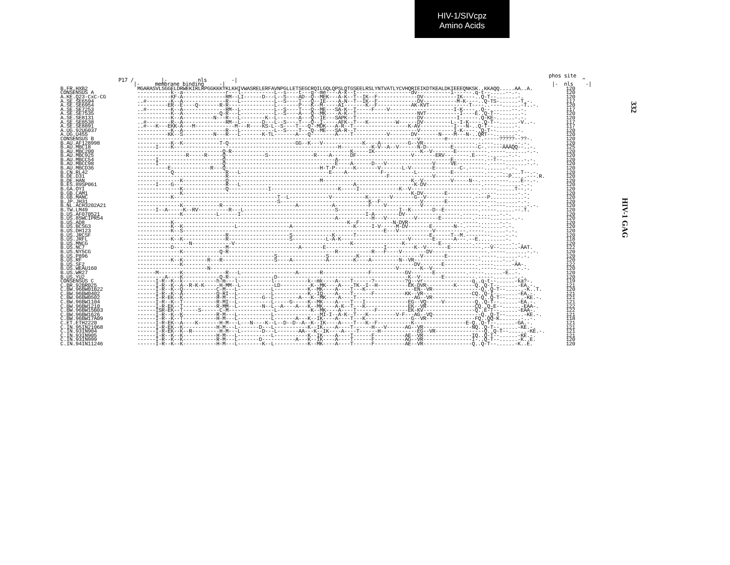HIV-1/SIVcpz
Amino Acids
                                                                                                                                                                phos site
                   P17 /         |-          nls        -|                                                                                                                 ^
                        |-     membrane binding     -|                                                                                                           |-  nls    -|
| B.FR.HXB2 | MGARASVLSGGELDRWEKIRLRPGGKKKYKLKHIVWASRELERFAVNPGLLETSEGCRQILGQLQPSLQTGSEELRSLYNTVATLYCVHQRIEIKDTKEALDKIEEEQNKSK..KKAQQ.....AA..A. | 120 |
| CONSENSUS A | -----------k--a--------------r---l-----------L--s----t---q--me----A-k--t------------------dv-----------i------.q-t--.....--.-. | 120 |
| A.KE.Q23-CxC-CG | -----------KF-A--------------RM--LI------D---L--S----AD--Q--MEK---A-K--T--IK--F-------------DV-----------IK----..Q-T--.......-. | 120 |
| A.SE.SE6594 | ..#--------K--A--------------R---L-----------L--S----T---Q--IE----A-N--T--IK--F-------------DV-----------M-K----..Q-TS-......-T.-. | 117 |
| A.SE.SE6954 | ----------ER--E----Q-------R-R---------------L-------P---K--M-----AI-------K--F-----------AK-KVT-------------T----..----......-T..-. | 120 |
| A.SE.SE7253 | ..#--------K--A--------------RM--L-----------L--S----T---Q--ME---SA-K--T-----F----V---------------------I-K----..Q--.......--.-. | 117 |
| A.SE.SE7535 | -----------K--A------------Q-R---L-----------L--S----A---Q--MK----A-K--T--------------------NVT-----------I----E..Q-T--.......-. | 120 |
| A.SE.SE8131 | -----------K--A----------N---R---L--------K--L-------A---Q--IE---SAPK--T--------------------DV-----------I------.Q-KE-......-.-. | 120 |
| A.SE.SE8538 | ..#--------R--A--------------RM--L-------D---L--S----T---Q--I-----AFK--T---K---------W------DV---------L--I-K----.Q-T--......-V..-. | 117 |
| A.SE.SE8891 | ..#---K---EKK-A---M-------------M---R----KS-L--S----T---Q--MDK---A-R--T------------------K-AV-----------I---N-..Q-T--.......-. | 117 |
| A.UG.92UG037 | -----------K--A--------------R---L-----------L--S----T---Q--ME---SA-R--T--------------------V-----------I-K----..Q-T--.......-. | 120 |
| A.UG.U455 | ----------KK--S----------N---R---L-------K-TL-------A---Q--------A----T-----------V-------DV-------N----M---N-..QRT--.......-. | 120 |
| CONSENSUS B | --------------------------------------------------------------------------------------------v--------e-----------.-----?????--??-. | 120 |
| B.AU.AF128998 | -----------K--K------------T-Q----------------------GG--K---V-------------K----A---------G--VR-----------------.-----.......--.-. | 120 |
| B.AU.MBC18 | ------I----K------------------------------------------------------H----------K-V--A--V------N-D--------E--------C-.-----AAAQQ--..-. | 125 |
| B.AU.MBC200 | ----------------------------Q-R---------------------------------------K-----IK---------------K--V-------E----------.-----.......-.-. | 120 |
| B.AU.MBC925 | ----------------R-----R-----Q-------------S---------------R----A------DF------------------V-------ERV--------.E----.......-.-. | 120 |
| B.AU.MBCC54 | ------I---------------------Q------------------------------------A-------------------------------------E----------.--T--.......-.-. | 120 |
| B.AU.MBCC98 | ------I---------------------Q------------------------------------E----A------D---V---------------V-----VE----------.-----.......-.-. | 120 |
| B.AU.MBCD36 | ----------E-------------R---Q-------------------------------H-T-P------K-------V-------L-V-------E--------C-.-----.......-.-. | 120 |
| B.CN.RL42 | -----------Q-----------------R---L-----------------------------E----A-----------F----------L-----------E----------.-----......T--.-. | 120 |
| B.DE.D31 | -----------------------------R----------------------------------------------------F--------------V-------------------.----P.....---.R. | 120 |
| B.DE.HAN | --------------K--------------Q------------------------------M-----------------------------K--V---------V-----N--.---------....E--.-. | 120 |
| B.ES.89SP061 | ------I----G-----------------R---L-------------------------------------A-------------------K-DV------------------.-----.......-.-. | 120 |
| B.GA.OYI | --------------K--------------Q-------------I----------------------K-----I-------------K--V----------------------.-----......T--.-. | 120 |
| B.GB.CAM1 | --------------K---------------------------------------------------------------------------K-DV-------E----------.-----.......-.-. | 120 |
| B.GB.MANC | -----------K----------------------------------T--L-------------V-----------K-------V-------G--V---------------.----P...........-. | 120 |
| B.JP.JH31 | ----------------------------------------------S-----------------------------K--F-------------V-------E----------.-----.......-.-. | 120 |
| B.NL.ACH3202A21 | --------------K------------R------------------------A-----------A-----------F----V-----------V---------------------.-----.......-.-. | 120 |
| B.TW.LM49 | ------I--A-----K--RV----------R---L------------------------------S--------------------I--K-------D--E-----------.-----......--.T. | 120 |
| B.US.AF070521 | --------------K-----------L------I-----------------------------------------I-A--------DV------------------.-----.......-.-. | 120 |
| B.US.85WCIPR54 | -----------------------------------------------------------------A-----------H---V---------V-------E----------.-----.......-.-. | 120 |
| B.US.AD8 | -----------K---------------------------------------------------------K--F-----------N-DVR-----------------.-----.......-.-. | 120 |
| B.US.BCSG3 | -----------K--K-----------------L-----------------A--------------------K-----I-V-----M-DV-------E-------N--.-----.......-.-. | 120 |
| B.US.DH123 | -----------K--S------------------------------------------------------------------E---V-----------V----------.-----.......-.-. | 120 |
| B.US.JRCSF | -----------------------------R--------------------S-------------K------T------------------------E------T--M.--------.....-.-. | 120 |
| B.US.JRFL | -----------K--K--------------R--------------------S-----------L-A-K----------------------V-------E------A---.--E.........-. | 118 |
| B.US.MNCG | -----------------N-------------V--------------------------------------K----------------K-----------E----------.-----.......-.-. | 120 |
| B.US.NC7 | -----------D-----------------M-----------------------A-------E-------------------I---------K--V-------E----------.--V--......-AAT. | 122 |
| B.US.NY5CG | --------------K------------Q-R-----------------------------------R-----------R---F----V--------DV------------------.-----.......-.-. | 120 |
| B.US.P896 | ---------------------------------------------S----------------S---------K--------------------V-------E----------.-----.......-.-. | 120 |
| B.US.RF | -----------K--K--------R---R-----------------S----A-----------A--------K----A---------N--VR----------------.-----.......-..-. | 120 |
| B.US.SF2 | --------------K----------------------------------------------------------------------------DV-------E----------.-----......-AA-. | 122 |
| B.US.WEAU160 | -----------------------N-------------------------------------------------------------V-------K--V---------------.-----.......-.-. | 120 |
| B.US.WR27 | ------M-------K--------------R---L------------------A-------R---------------F-----------GV-------E----------.-----......-E..-. | 120 |
| B.US.YU2 | ---------A----K------------Q-R---------------D-------------------------------------------K--V-------E----------.-----.......-.-. | 120 |
| CONSENSUS C | ------I-R--K--k-----------h-m---l-----------l-----------k--mk----A----T------?----------?g--vr----------------q..q-t--......-ka?-. | 119 |
| C.BR.92BR025 | ------I-R--K--A--R-K-K-----H-MM--L-----------LD----------K--MK----A----TK--I--H----------EK-DVR---------K------Q..Q-T--......-EA.-. | 121 |
| C.BW.96BW01B22 | ------I-R--K--Q-----------C-M---L-----------L-----------K--MK----A----T---K----------------EN--VR----------------Q..Q-T--......-K..T. | 120 |
| C.BW.96BW0402 | ------I-R--K--A-----------Q-RI--L-----------L-----------K--IQ----A----T------F----------KK--VR----------------CQ..Q-I--......-EA.-. | 121 |
| C.BW.96BW0502 | ------I-R-EK--K-----------H-M---L--------G--L--------A---K--MK----A----T-------------------AG--VR----------------Q..Q-T--......-KE.-. | 121 |
| C.BW.96BW1104 | ------I-R--K--T-----------R-MI--L-----------L-----G-----K--MK----A----T---I--------------EG--VQ-----V----------Q..Q-T--......-EA.-. | 121 |
| C.BW.96BW1210 | ------I-R-EK--T-----------R-MM--L--------N--L--A----A---K--MK----A-K--T---K--------------EK--VR----------------CQ..Q-E--......-EAA-. | 122 |
| C.BW.96BW15B03 | ------ISR-EK--T-----S------C-M---------------L-----------K--MK----A----T------F----------EK-KV-----------------Q..E-T--......-EAA-. | 122 |
| C.BW.96BW1626 | ------I-R--K--K-----------R-M---L-----------L---------------MI-I--A-K--T---K---------V-F---AG--VQ----------------Q..Q-T--......-KE.-. | 121 |
| C.BW.96BW17A09 | ------I-R--K--T-----------H-M---L-----------L-------A---K--IK----A----T---K---------------G--VR----------------FQ..QQ-K.......-..-. | 118 |
| C.ET.ETH2220 | ------I-R-EK--A----K-------H-M---L---N----K--L--D--D--A--K--IK----A----T---K--F-----------K-----------------E-Q..Q-T--......-GA.-. | 121 |
| C.IN.95IN21068 | ------I-R-EK--K-----------H-M---L-------D---L-----------K--IK----A----T------H---V------AG--VR----------------NQ..Q-T--......-KE.-. | 121 |
| C.IN.93IN904 | ------I-R-EK--K--R---------H-M---L-------D---L-------AA---K--IK----A----T------H------------EG--VR----------------Q..Q-T--......-KE.-. | 121 |
| C.IN.93IN905 | ------I-R--K--K-----------H-M---L-----------L-----------K--IK----A----T------F----------AE--VR----------------IQ..Q-T--......-KE.-. | 121 |
| C.IN.93IN999 | ------I-R--K--K-----------R-M---L-------D-----------A---K--IK----A----T------F----------AG--VR----------------I-..Q-T--......-K..E. | 120 |
| C.IN.94IN11246 | ------I-R--K--K-----------H-M---L--------K--L-----------K--MK----A----T------F----------AE--VR----------------Q..Q-T--......-K..E. | 120 |
332
HIV-1 GAG